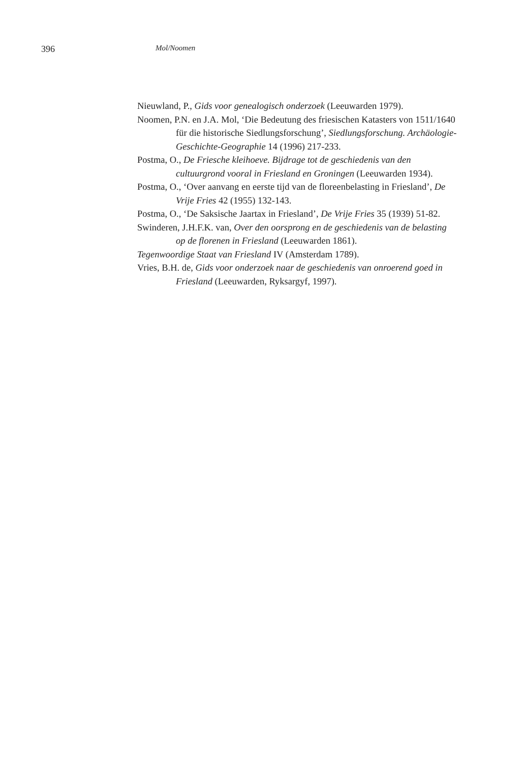396 Mol/Noomen
Nieuwland, P., Gids voor genealogisch onderzoek (Leeuwarden 1979).
Noomen, P.N. en J.A. Mol, ‘Die Bedeutung des friesischen Katasters von 1511/1640 für die historische Siedlungsforschung’, Siedlungsforschung. Archäologie-Geschichte-Geographie 14 (1996) 217-233.
Postma, O., De Friesche kleihoeve. Bijdrage tot de geschiedenis van den cultuurgrond vooral in Friesland en Groningen (Leeuwarden 1934).
Postma, O., ‘Over aanvang en eerste tijd van de floreenbelasting in Friesland’, De Vrije Fries 42 (1955) 132-143.
Postma, O., ‘De Saksische Jaartax in Friesland’, De Vrije Fries 35 (1939) 51-82.
Swinderen, J.H.F.K. van, Over den oorsprong en de geschiedenis van de belasting op de florenen in Friesland (Leeuwarden 1861).
Tegenwoordige Staat van Friesland IV (Amsterdam 1789).
Vries, B.H. de, Gids voor onderzoek naar de geschiedenis van onroerend goed in Friesland (Leeuwarden, Ryksargyf, 1997).